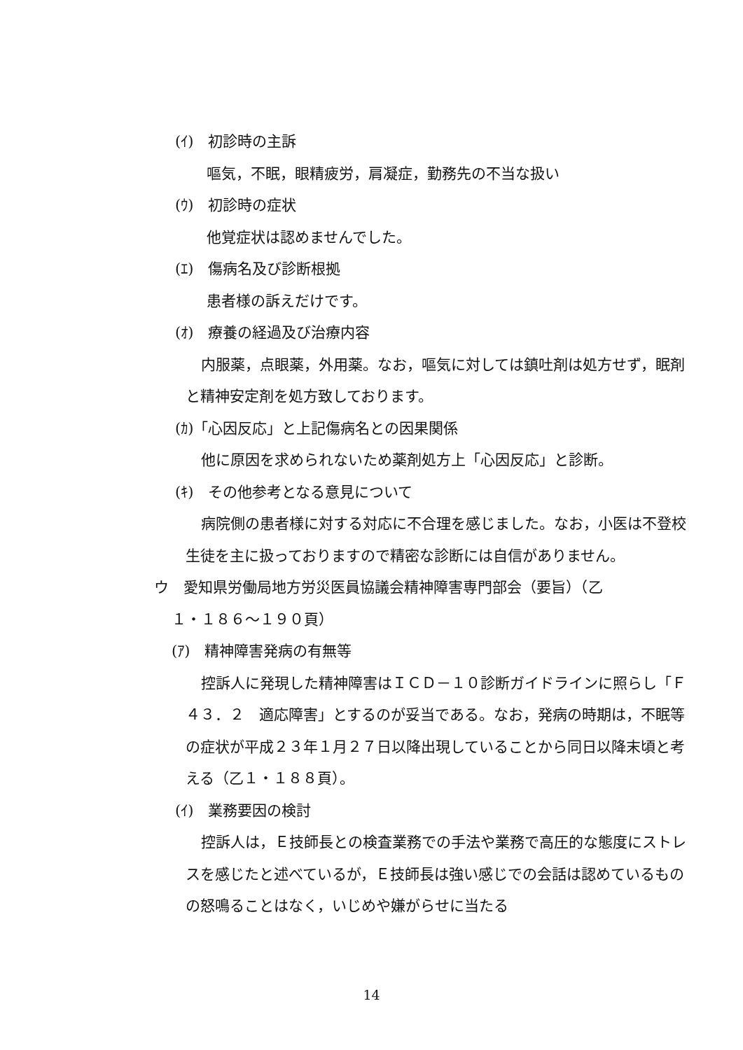(ｲ)　初診時の主訴
嘔気，不眠，眼精疲労，肩凝症，勤務先の不当な扱い
(ｳ)　初診時の症状
他覚症状は認めませんでした。
(ｴ)　傷病名及び診断根拠
患者様の訴えだけです。
(ｵ)　療養の経過及び治療内容
内服薬，点眼薬，外用薬。なお，嘔気に対しては鎮吐剤は処方せず，眠剤と精神安定剤を処方致しております。
(ｶ)「心因反応」と上記傷病名との因果関係
他に原因を求められないため薬剤処方上「心因反応」と診断。
(ｷ)　その他参考となる意見について
病院側の患者様に対する対応に不合理を感じました。なお，小医は不登校生徒を主に扱っておりますので精密な診断には自信がありません。
ウ　愛知県労働局地方労災医員協議会精神障害専門部会（要旨）（乙
１・１８６～１９０頁）
(ｱ)　精神障害発病の有無等
控訴人に発現した精神障害はＩＣＤ－１０診断ガイドラインに照らし「Ｆ４３．２　適応障害」とするのが妥当である。なお，発病の時期は，不眠等の症状が平成２３年１月２７日以降出現していることから同日以降末頃と考える（乙１・１８８頁）。
(ｲ)　業務要因の検討
控訴人は，Ｅ技師長との検査業務での手法や業務で高圧的な態度にストレスを感じたと述べているが，Ｅ技師長は強い感じでの会話は認めているものの怒鳴ることはなく，いじめや嫌がらせに当たる
14